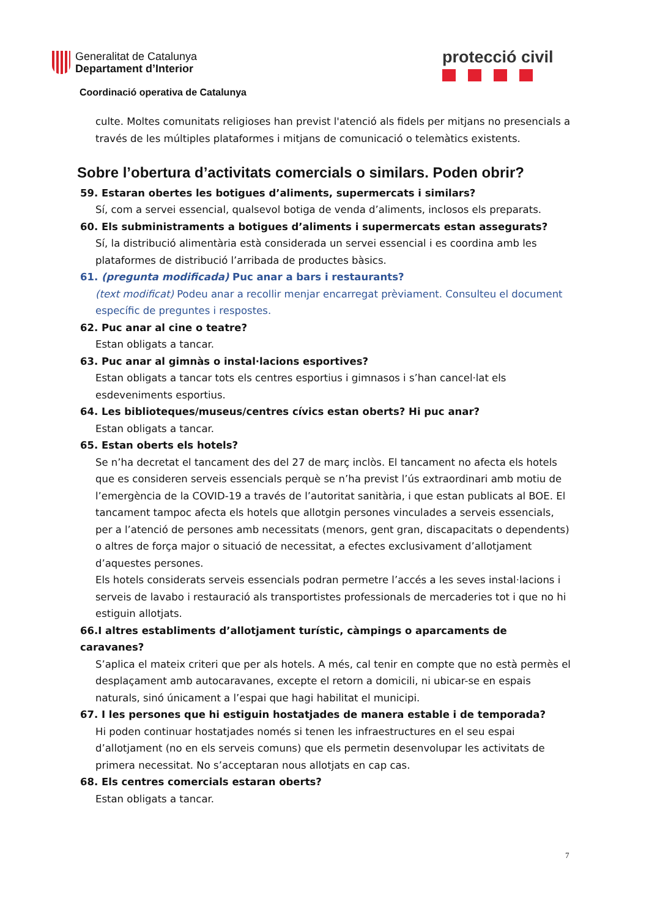Generalitat de Catalunya
Departament d’Interior
protecció civil
Coordinació operativa de Catalunya
culte. Moltes comunitats religioses han previst l'atenció als fidels per mitjans no presencials a través de les múltiples plataformes i mitjans de comunicació o telemàtics existents.
Sobre l’obertura d’activitats comercials o similars. Poden obrir?
59. Estaran obertes les botigues d’aliments, supermercats i similars?
Sí, com a servei essencial, qualsevol botiga de venda d’aliments, inclosos els preparats.
60. Els subministraments a botigues d’aliments i supermercats estan assegurats?
Sí, la distribució alimentària està considerada un servei essencial i es coordina amb les plataformes de distribució l’arribada de productes bàsics.
61. (pregunta modificada) Puc anar a bars i restaurants?
(text modificat) Podeu anar a recollir menjar encarregat prèviament. Consulteu el document específic de preguntes i respostes.
62. Puc anar al cine o teatre?
Estan obligats a tancar.
63. Puc anar al gimnàs o instal·lacions esportives?
Estan obligats a tancar tots els centres esportius i gimnasos i s’han cancel·lat els esdeveniments esportius.
64. Les biblioteques/museus/centres cívics estan oberts? Hi puc anar?
Estan obligats a tancar.
65. Estan oberts els hotels?
Se n’ha decretat el tancament des del 27 de març inclòs. El tancament no afecta els hotels que es consideren serveis essencials perquè se n’ha previst l’ús extraordinari amb motiu de l’emergència de la COVID-19 a través de l’autoritat sanitària, i que estan publicats al BOE. El tancament tampoc afecta els hotels que allotgin persones vinculades a serveis essencials, per a l’atenció de persones amb necessitats (menors, gent gran, discapacitats o dependents) o altres de força major o situació de necessitat, a efectes exclusivament d’allotjament d’aquestes persones.
Els hotels considerats serveis essencials podran permetre l’accés a les seves instal·lacions i serveis de lavabo i restauració als transportistes professionals de mercaderies tot i que no hi estiguin allotjats.
66.I altres establiments d’allotjament turístic, càmpings o aparcaments de caravanes?
S’aplica el mateix criteri que per als hotels. A més, cal tenir en compte que no està permès el desplaçament amb autocaravanes, excepte el retorn a domicili, ni ubicar-se en espais naturals, sinó únicament a l’espai que hagi habilitat el municipi.
67. I les persones que hi estiguin hostatjades de manera estable i de temporada?
Hi poden continuar hostatjades només si tenen les infraestructures en el seu espai d’allotjament (no en els serveis comuns) que els permetin desenvolupar les activitats de primera necessitat. No s’acceptaran nous allotjats en cap cas.
68. Els centres comercials estaran oberts?
Estan obligats a tancar.
7